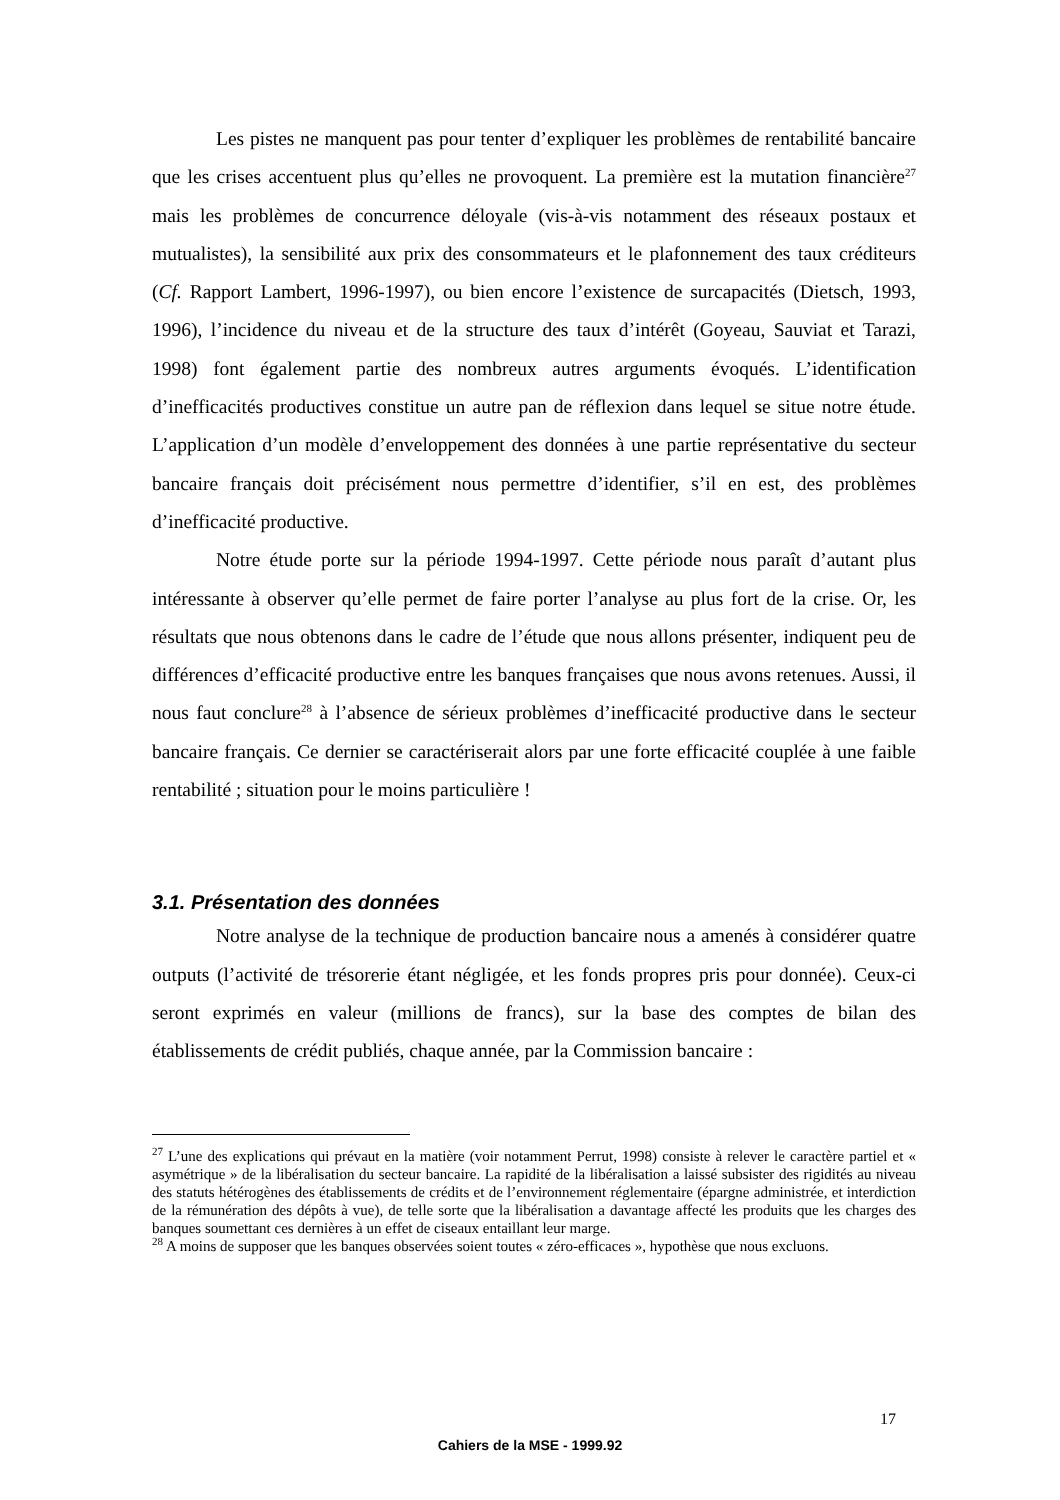Les pistes ne manquent pas pour tenter d’expliquer les problèmes de rentabilité bancaire que les crises accentuent plus qu’elles ne provoquent. La première est la mutation financière<sup>27</sup> mais les problèmes de concurrence déloyale (vis-à-vis notamment des réseaux postaux et mutualistes), la sensibilité aux prix des consommateurs et le plafonnement des taux créditeurs (Cf. Rapport Lambert, 1996-1997), ou bien encore l’existence de surcapacités (Dietsch, 1993, 1996), l’incidence du niveau et de la structure des taux d’intérêt (Goyeau, Sauviat et Tarazi, 1998) font également partie des nombreux autres arguments évoqués. L’identification d’inefficacités productives constitue un autre pan de réflexion dans lequel se situe notre étude. L’application d’un modèle d’enveloppement des données à une partie représentative du secteur bancaire français doit précisément nous permettre d’identifier, s’il en est, des problèmes d’inefficacité productive.
Notre étude porte sur la période 1994-1997. Cette période nous paraît d’autant plus intéressante à observer qu’elle permet de faire porter l’analyse au plus fort de la crise. Or, les résultats que nous obtenons dans le cadre de l’étude que nous allons présenter, indiquent peu de différences d’efficacité productive entre les banques françaises que nous avons retenues. Aussi, il nous faut conclure<sup>28</sup> à l’absence de sérieux problèmes d’inefficacité productive dans le secteur bancaire français. Ce dernier se caractériserait alors par une forte efficacité couplée à une faible rentabilité ; situation pour le moins particulière !
3.1. Présentation des données
Notre analyse de la technique de production bancaire nous a amenés à considérer quatre outputs (l’activité de trésorerie étant négligée, et les fonds propres pris pour donnée). Ceux-ci seront exprimés en valeur (millions de francs), sur la base des comptes de bilan des établissements de crédit publiés, chaque année, par la Commission bancaire :
<sup>27</sup> L’une des explications qui prévaut en la matière (voir notamment Perrut, 1998) consiste à relever le caractère partiel et « asymétrique » de la libéralisation du secteur bancaire. La rapidité de la libéralisation a laissé subsister des rigidités au niveau des statuts hétérogènes des établissements de crédits et de l’environnement réglementaire (épargne administrée, et interdiction de la rémunération des dépôts à vue), de telle sorte que la libéralisation a davantage affecté les produits que les charges des banques soumettant ces dernières à un effet de ciseaux entaillant leur marge.
<sup>28</sup> A moins de supposer que les banques observées soient toutes « zéro-efficaces », hypothèse que nous excluons.
17
Cahiers de la MSE - 1999.92